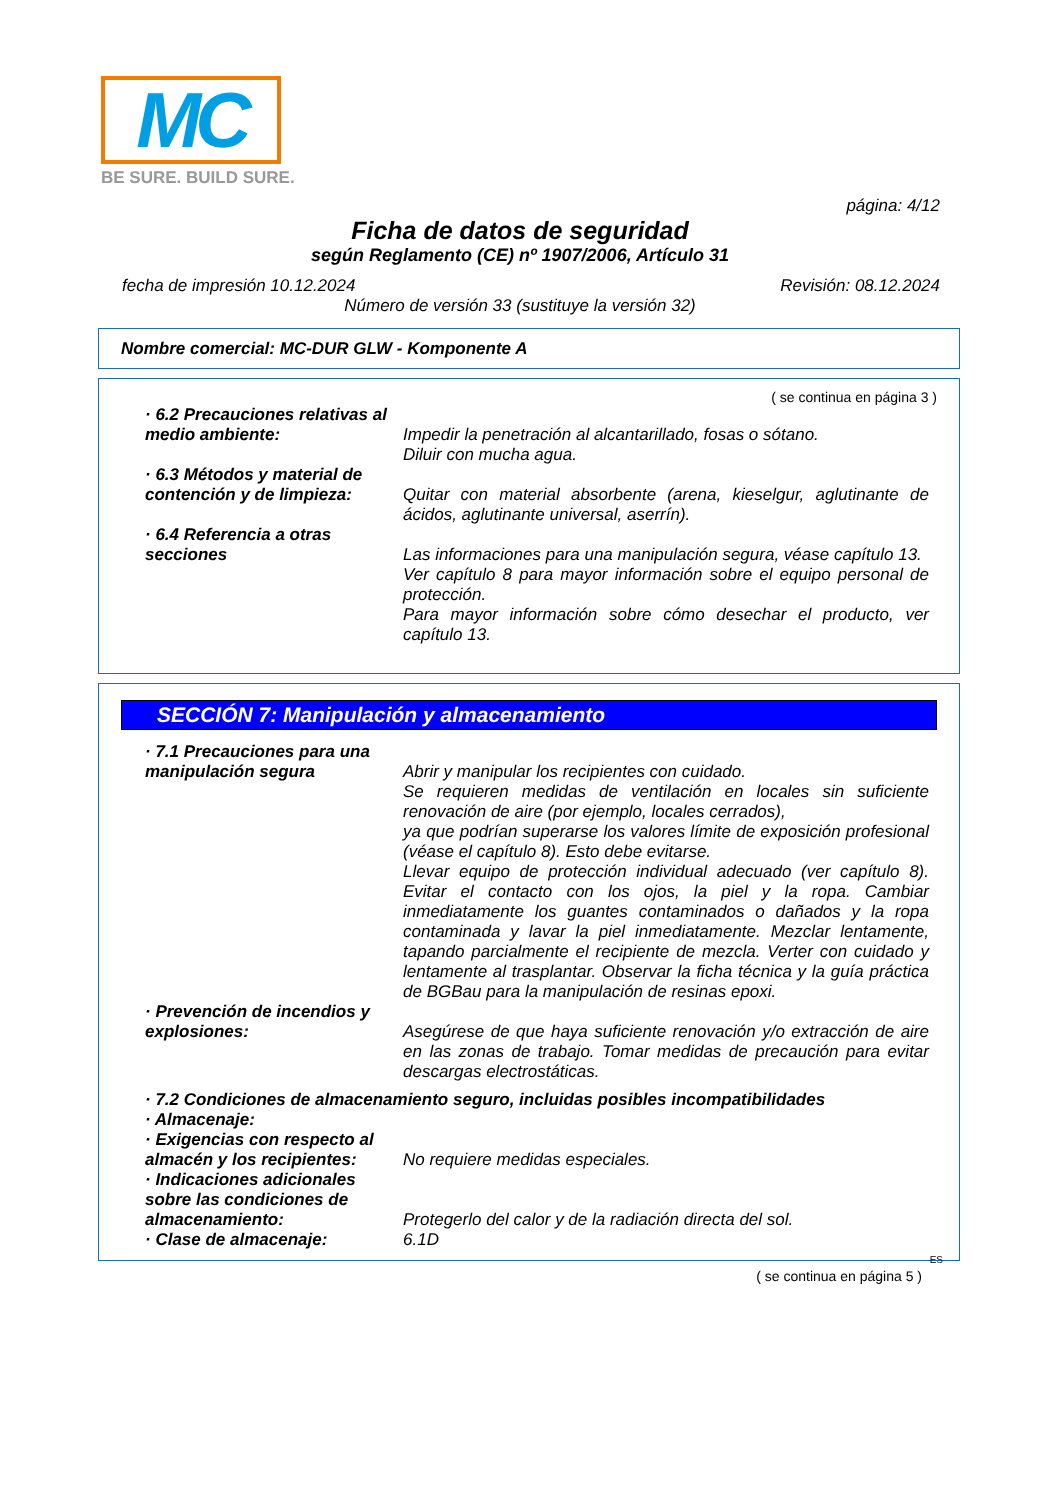MC
BE SURE. BUILD SURE.
página: 4/12
Ficha de datos de seguridad
según Reglamento (CE) nº 1907/2006, Artículo 31
fecha de impresión 10.12.2024 Revisión: 08.12.2024
Número de versión 33 (sustituye la versión 32)
Nombre comercial: MC-DUR GLW - Komponente A
( se continua en página 3 )
· 6.2 Precauciones relativas al medio ambiente:
Impedir la penetración al alcantarillado, fosas o sótano.
Diluir con mucha agua.
· 6.3 Métodos y material de contención y de limpieza:
Quitar con material absorbente (arena, kieselgur, aglutinante de ácidos, aglutinante universal, aserrín).
· 6.4 Referencia a otras secciones
Las informaciones para una manipulación segura, véase capítulo 13.
Ver capítulo 8 para mayor información sobre el equipo personal de protección.
Para mayor información sobre cómo desechar el producto, ver capítulo 13.
SECCIÓN 7: Manipulación y almacenamiento
· 7.1 Precauciones para una manipulación segura
Abrir y manipular los recipientes con cuidado.
Se requieren medidas de ventilación en locales sin suficiente renovación de aire (por ejemplo, locales cerrados),
ya que podrían superarse los valores límite de exposición profesional (véase el capítulo 8). Esto debe evitarse.
Llevar equipo de protección individual adecuado (ver capítulo 8). Evitar el contacto con los ojos, la piel y la ropa. Cambiar inmediatamente los guantes contaminados o dañados y la ropa contaminada y lavar la piel inmediatamente. Mezclar lentamente, tapando parcialmente el recipiente de mezcla. Verter con cuidado y lentamente al trasplantar. Observar la ficha técnica y la guía práctica de BGBau para la manipulación de resinas epoxi.
· Prevención de incendios y explosiones:
Asegúrese de que haya suficiente renovación y/o extracción de aire en las zonas de trabajo. Tomar medidas de precaución para evitar descargas electrostáticas.
· 7.2 Condiciones de almacenamiento seguro, incluidas posibles incompatibilidades
· Almacenaje:
· Exigencias con respecto al almacén y los recipientes:
No requiere medidas especiales.
· Indicaciones adicionales sobre las condiciones de almacenamiento:
Protegerlo del calor y de la radiación directa del sol.
· Clase de almacenaje:
6.1D
ES
( se continua en página 5 )